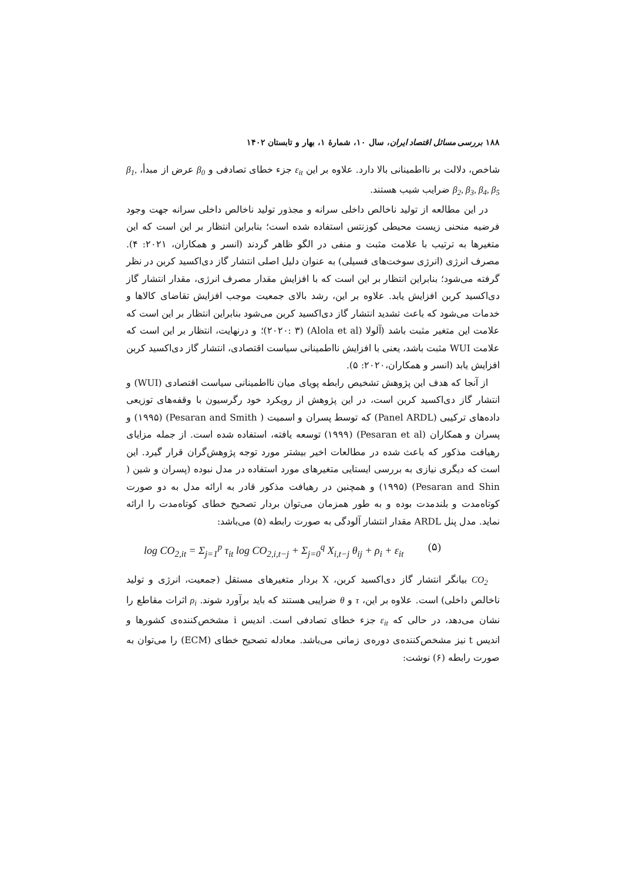۱۸۸ بررسی مسائل اقتصاد ایران، سال ۱۰، شمارهٔ ۱، بهار و تابستان ۱۴۰۲
شاخص، دلالت بر نااطمینانی بالا دارد. علاوه بر این ε<sub>it</sub> جزء خطای تصادفی و β<sub>0</sub> عرض از مبدأ، β<sub>1</sub>, β<sub>2</sub>, β<sub>3</sub>, β<sub>4</sub>, β<sub>5</sub> ضرایب شیب هستند.
در این مطالعه از تولید ناخالص داخلی سرانه و مجذور تولید ناخالص داخلی سرانه جهت وجود فرضیه منحنی زیست محیطی کوزنتس استفاده شده است؛ بنابراین انتظار بر این است که این متغیرها به ترتیب با علامت مثبت و منفی در الگو ظاهر گردند (انسر و همکاران، ۲۰۲۱: ۴). مصرف انرژی (انرژی سوخت‌های فسیلی) به عنوان دلیل اصلی انتشار گاز دی‌اکسید کربن در نظر گرفته می‌شود؛ بنابراین انتظار بر این است که با افزایش مقدار مصرف انرژی، مقدار انتشار گاز دی‌اکسید کربن افزایش یابد. علاوه بر این، رشد بالای جمعیت موجب افزایش تقاضای کالاها و خدمات می‌شود که باعث تشدید انتشار گاز دی‌اکسید کربن می‌شود بنابراین انتظار بر این است که علامت این متغیر مثبت باشد (آلولا (Alola et al) (۲۰۲۰: ۳)؛ و درنهایت، انتظار بر این است که علامت WUI مثبت باشد، یعنی با افزایش نااطمینانی سیاست اقتصادی، انتشار گاز دی‌اکسید کربن افزایش یابد (انسر و همکاران،۲۰۲۰: ۵).
از آنجا که هدف این پژوهش تشخیص رابطه پویای میان نااطمینانی سیاست اقتصادی (WUI) و انتشار گاز دی‌اکسید کربن است، در این پژوهش از رویکرد خود رگرسیون با وقفه‌های توزیعی داده‌های ترکیبی (Panel ARDL) که توسط پسران و اسمیت ( Pesaran and Smith) (۱۹۹۵) و پسران و همکاران (Pesaran et al) (۱۹۹۹) توسعه یافته، استفاده شده است. از جمله مزایای رهیافت مذکور که باعث شده در مطالعات اخیر بیشتر مورد توجه پژوهش‌گران قرار گیرد. این است که دیگری نیازی به بررسی ایستایی متغیرهای مورد استفاده در مدل نبوده (پسران و شین ( Pesaran and Shin) (۱۹۹۵) و همچنین در رهیافت مذکور قادر به ارائه مدل به دو صورت کوتاه‌مدت و بلندمدت بوده و به طور همزمان می‌توان بردار تصحیح خطای کوتاه‌مدت را ارائه نماید. مدل پنل ARDL مقدار انتشار آلودگی به صورت رابطه (۵) می‌باشد:
log CO<sub>2,it</sub> = Σ<sub>j=1</sub><sup>p</sup> τ<sub>it</sub> log CO<sub>2,i,t−j</sub> + Σ<sub>j=0</sub><sup>q</sup> X<sub>i,t−j</sub> θ<sub>ij</sub> + ρ<sub>i</sub> + ε<sub>it</sub> (۵)
CO<sub>2</sub> بیانگر انتشار گاز دی‌اکسید کربن، X بردار متغیرهای مستقل (جمعیت، انرژی و تولید ناخالص داخلی) است. علاوه بر این، τ و θ ضرایبی هستند که باید برآورد شوند. ρ<sub>i</sub> اثرات مقاطع را نشان می‌دهد، در حالی که ε<sub>it</sub> جزء خطای تصادفی است. اندیس i مشخص‌کننده‌ی کشورها و اندیس t نیز مشخص‌کننده‌ی دوره‌ی زمانی می‌باشد. معادله تصحیح خطای (ECM) را می‌توان به صورت رابطه (۶) نوشت: